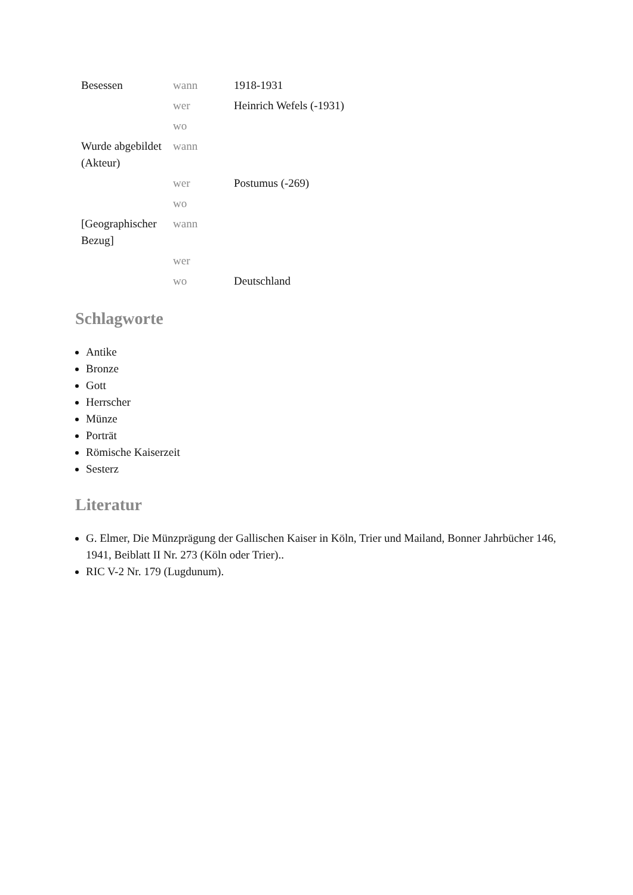| Besessen | wann | 1918-1931 |
| | wer | Heinrich Wefels (-1931) |
| | wo | |
| Wurde abgebildet (Akteur) | wann | |
| | wer | Postumus (-269) |
| | wo | |
| [Geographischer Bezug] | wann | |
| | wer | |
| | wo | Deutschland |
Schlagworte
Antike
Bronze
Gott
Herrscher
Münze
Porträt
Römische Kaiserzeit
Sesterz
Literatur
G. Elmer, Die Münzprägung der Gallischen Kaiser in Köln, Trier und Mailand, Bonner Jahrbücher 146, 1941, Beiblatt II Nr. 273 (Köln oder Trier)..
RIC V-2 Nr. 179 (Lugdunum).